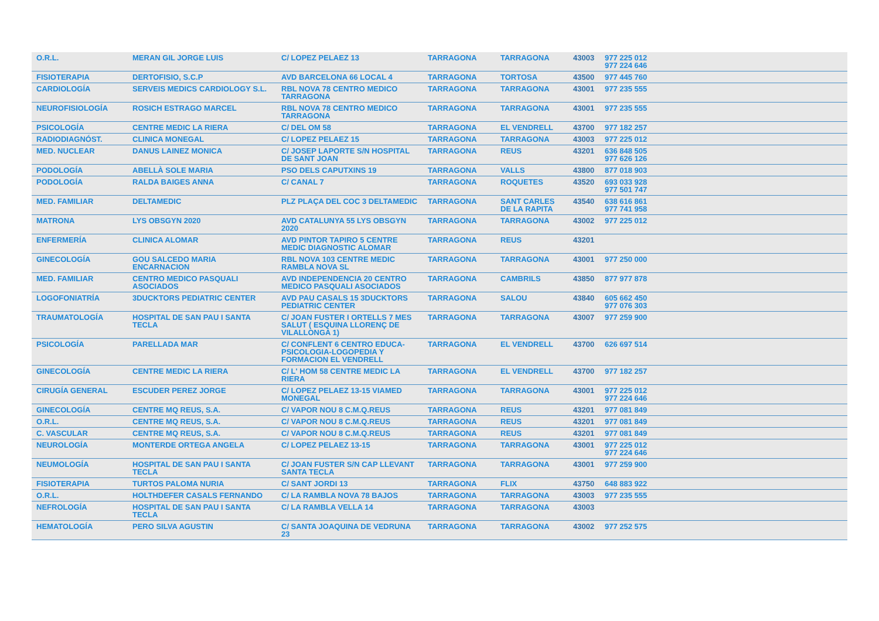| O.R.L. | MERAN GIL JORGE LUIS | C/ LOPEZ PELAEZ 13 | TARRAGONA | TARRAGONA | 43003 | 977 225 012 977 224 646 |
| FISIOTERAPIA | DERTOFISIO, S.C.P | AVD BARCELONA 66 LOCAL 4 | TARRAGONA | TORTOSA | 43500 | 977 445 760 |
| CARDIOLOGÍA | SERVEIS MEDICS CARDIOLOGY S.L. | RBL NOVA 78 CENTRO MEDICO TARRAGONA | TARRAGONA | TARRAGONA | 43001 | 977 235 555 |
| NEUROFISIOLOGÍA | ROSICH ESTRAGO MARCEL | RBL NOVA 78 CENTRO MEDICO TARRAGONA | TARRAGONA | TARRAGONA | 43001 | 977 235 555 |
| PSICOLOGÍA | CENTRE MEDIC LA RIERA | C/ DEL OM 58 | TARRAGONA | EL VENDRELL | 43700 | 977 182 257 |
| RADIODIAGNÓST. | CLINICA MONEGAL | C/ LOPEZ PELAEZ 15 | TARRAGONA | TARRAGONA | 43003 | 977 225 012 |
| MED. NUCLEAR | DANUS LAINEZ MONICA | C/ JOSEP LAPORTE S/N HOSPITAL DE SANT JOAN | TARRAGONA | REUS | 43201 | 636 848 505 977 626 126 |
| PODOLOGÍA | ABELLÀ SOLE MARIA | PSO DELS CAPUTXINS 19 | TARRAGONA | VALLS | 43800 | 877 018 903 |
| PODOLOGÍA | RALDA BAIGES ANNA | C/ CANAL 7 | TARRAGONA | ROQUETES | 43520 | 693 033 928 977 501 747 |
| MED. FAMILIAR | DELTAMEDIC | PLZ PLAÇA DEL COC 3 DELTAMEDIC | TARRAGONA | SANT CARLES DE LA RAPITA | 43540 | 638 616 861 977 741 958 |
| MATRONA | LYS OBSGYN 2020 | AVD CATALUNYA 55 LYS OBSGYN 2020 | TARRAGONA | TARRAGONA | 43002 | 977 225 012 |
| ENFERMERÍA | CLINICA ALOMAR | AVD PINTOR TAPIRO 5 CENTRE MEDIC DIAGNOSTIC ALOMAR | TARRAGONA | REUS | 43201 | |
| GINECOLOGÍA | GOU SALCEDO MARIA ENCARNACION | RBL NOVA 103 CENTRE MEDIC RAMBLA NOVA SL | TARRAGONA | TARRAGONA | 43001 | 977 250 000 |
| MED. FAMILIAR | CENTRO MEDICO PASQUALI ASOCIADOS | AVD INDEPENDENCIA 20 CENTRO MEDICO PASQUALI ASOCIADOS | TARRAGONA | CAMBRILS | 43850 | 877 977 878 |
| LOGOFONIATRÍA | 3DUCKTORS PEDIATRIC CENTER | AVD PAU CASALS 15 3DUCKTORS PEDIATRIC CENTER | TARRAGONA | SALOU | 43840 | 605 662 450 977 076 303 |
| TRAUMATOLOGÍA | HOSPITAL DE SAN PAU I SANTA TECLA | C/ JOAN FUSTER I ORTELLS 7 MES SALUT ( ESQUINA LLORENÇ DE VILALLONGA 1) | TARRAGONA | TARRAGONA | 43007 | 977 259 900 |
| PSICOLOGÍA | PARELLADA MAR | C/ CONFLENT 6 CENTRO EDUCA-PSICOLOGIA-LOGOPEDIA Y FORMACION EL VENDRELL | TARRAGONA | EL VENDRELL | 43700 | 626 697 514 |
| GINECOLOGÍA | CENTRE MEDIC LA RIERA | C/ L' HOM 58 CENTRE MEDIC LA RIERA | TARRAGONA | EL VENDRELL | 43700 | 977 182 257 |
| CIRUGÍA GENERAL | ESCUDER PEREZ JORGE | C/ LOPEZ PELAEZ 13-15 VIAMED MONEGAL | TARRAGONA | TARRAGONA | 43001 | 977 225 012 977 224 646 |
| GINECOLOGÍA | CENTRE MQ REUS, S.A. | C/ VAPOR NOU 8 C.M.Q.REUS | TARRAGONA | REUS | 43201 | 977 081 849 |
| O.R.L. | CENTRE MQ REUS, S.A. | C/ VAPOR NOU 8 C.M.Q.REUS | TARRAGONA | REUS | 43201 | 977 081 849 |
| C. VASCULAR | CENTRE MQ REUS, S.A. | C/ VAPOR NOU 8 C.M.Q.REUS | TARRAGONA | REUS | 43201 | 977 081 849 |
| NEUROLOGÍA | MONTERDE ORTEGA ANGELA | C/ LOPEZ PELAEZ 13-15 | TARRAGONA | TARRAGONA | 43001 | 977 225 012 977 224 646 |
| NEUMOLOGÍA | HOSPITAL DE SAN PAU I SANTA TECLA | C/ JOAN FUSTER S/N CAP LLEVANT SANTA TECLA | TARRAGONA | TARRAGONA | 43001 | 977 259 900 |
| FISIOTERAPIA | TURTOS PALOMA NURIA | C/ SANT JORDI 13 | TARRAGONA | FLIX | 43750 | 648 883 922 |
| O.R.L. | HOLTHDEFER CASALS FERNANDO | C/ LA RAMBLA NOVA 78 BAJOS | TARRAGONA | TARRAGONA | 43003 | 977 235 555 |
| NEFROLOGÍA | HOSPITAL DE SAN PAU I SANTA TECLA | C/ LA RAMBLA VELLA 14 | TARRAGONA | TARRAGONA | 43003 | |
| HEMATOLOGÍA | PERO SILVA AGUSTIN | C/ SANTA JOAQUINA DE VEDRUNA 23 | TARRAGONA | TARRAGONA | 43002 | 977 252 575 |